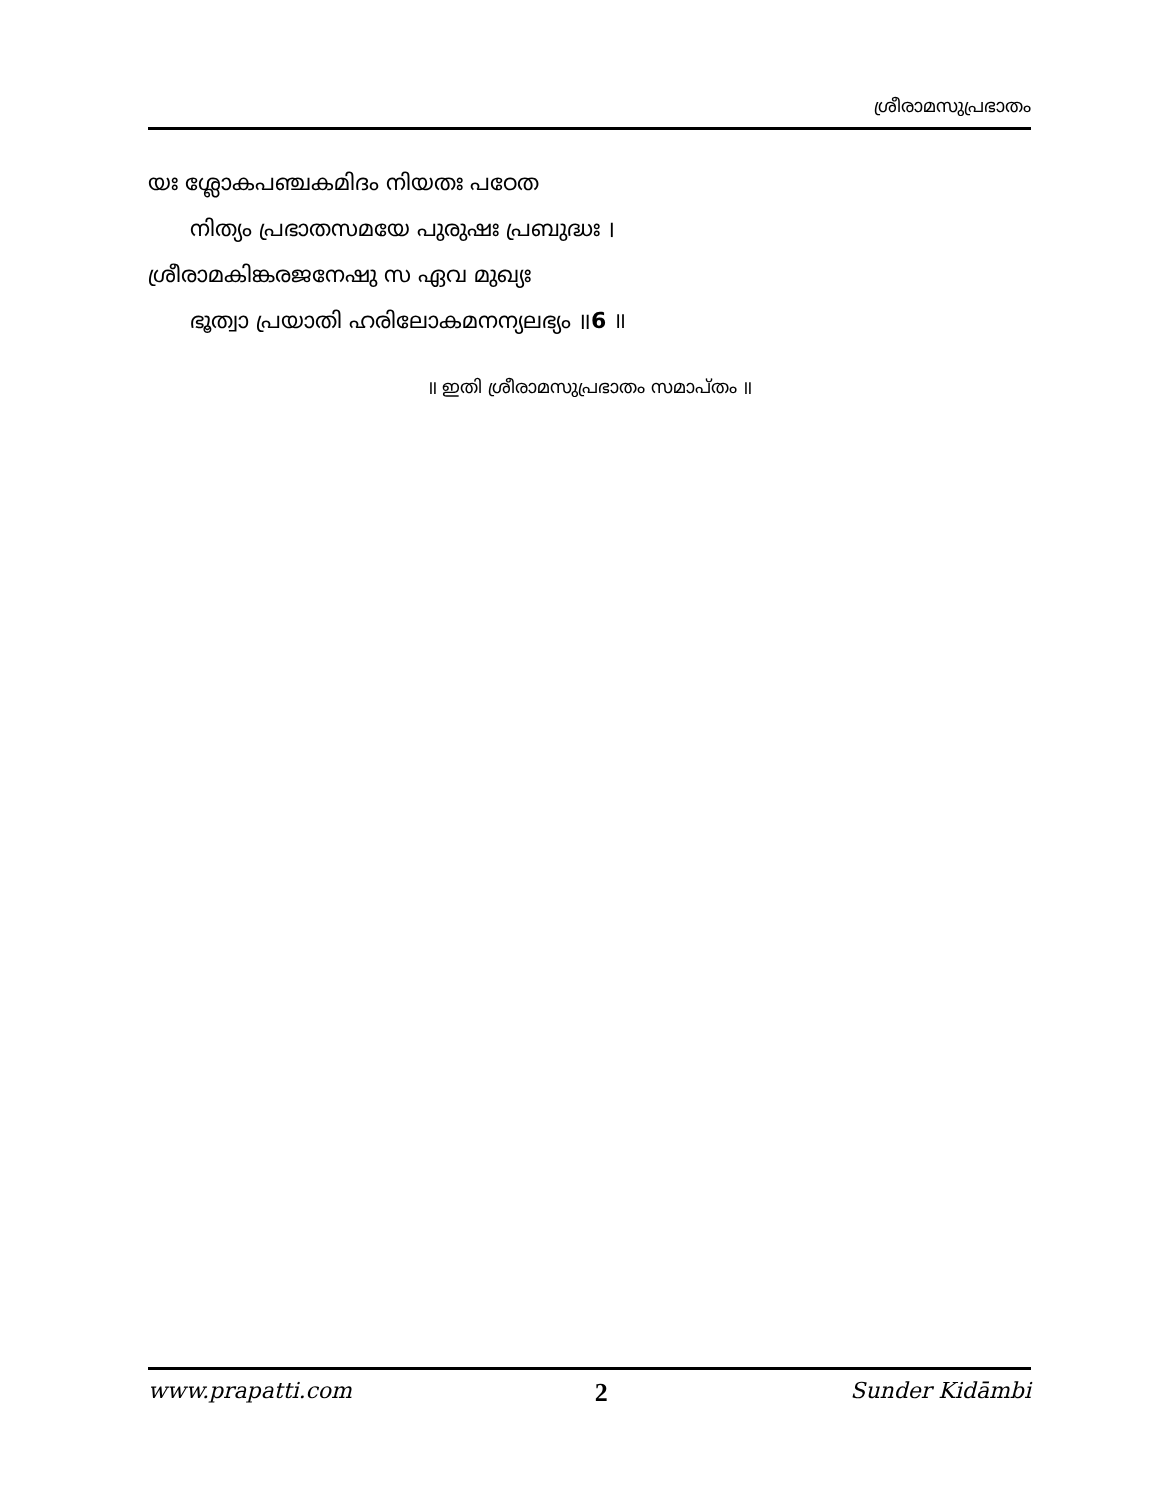ശ്രീരാമസുപ്രഭാതം
യഃ ശ്ലോകപഞ്ചകമിദം നിയതഃ പഠേത
നിത്യം പ്രഭാതസമയേ പുരുഷഃ പ്രബുദ്ധഃ ।
ശ്രീരാമകിങ്കരജനേഷു സ ഏവ മുഖ്യഃ
ഭൂത്വാ പ്രയാതി ഹരിലോകമനന്യലഭ്യം ॥6 ॥
॥ ഇതി ശ്രീരാമസുപ്രഭാതം സമാപ്തം ॥
www.prapatti.com 2 Sunder Kidāmbi